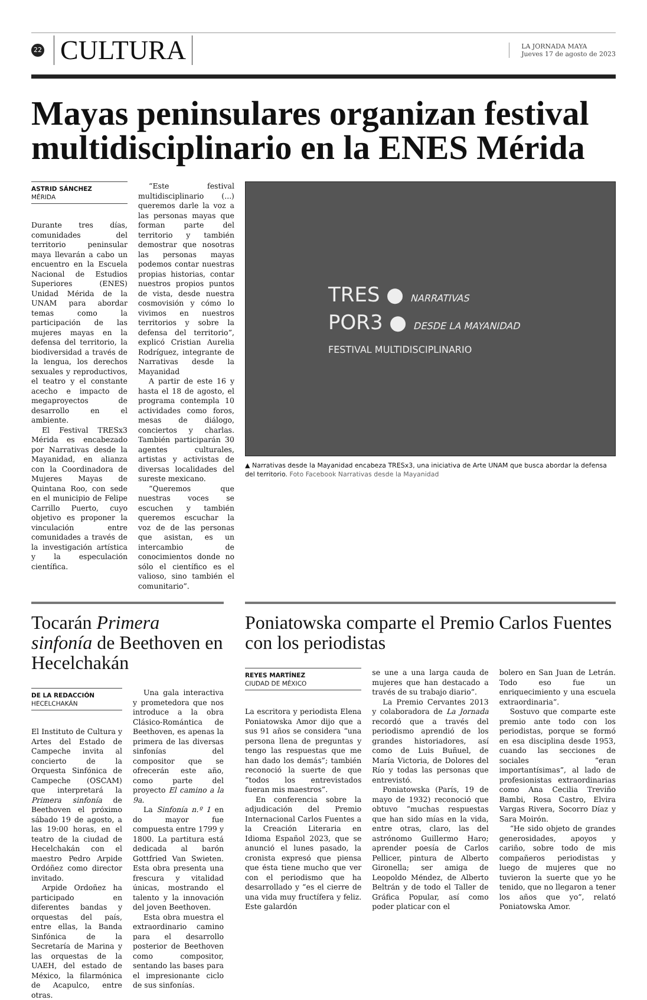22
CULTURA
LA JORNADA MAYA
Jueves 17 de agosto de 2023
Mayas peninsulares organizan festival multidisciplinario en la ENES Mérida
ASTRID SÁNCHEZ
MÉRIDA
Durante tres días, comunidades del territorio peninsular maya llevarán a cabo un encuentro en la Escuela Nacional de Estudios Superiores (ENES) Unidad Mérida de la UNAM para abordar temas como la participación de las mujeres mayas en la defensa del territorio, la biodiversidad a través de la lengua, los derechos sexuales y reproductivos, el teatro y el constante acecho e impacto de megaproyectos de desarrollo en el ambiente.
El Festival TRESx3 Mérida es encabezado por Narrativas desde la Mayanidad, en alianza con la Coordinadora de Mujeres Mayas de Quintana Roo, con sede en el municipio de Felipe Carrillo Puerto, cuyo objetivo es proponer la vinculación entre comunidades a través de la investigación artística y la especulación científica.
“Este festival multidisciplinario (...) queremos darle la voz a las personas mayas que forman parte del territorio y también demostrar que nosotras las personas mayas podemos contar nuestras propias historias, contar nuestros propios puntos de vista, desde nuestra cosmovisión y cómo lo vivimos en nuestros territorios y sobre la defensa del territorio”, explicó Cristian Aurelia Rodríguez, integrante de Narrativas desde la Mayanidad
A partir de este 16 y hasta el 18 de agosto, el programa contempla 10 actividades como foros, mesas de diálogo, conciertos y charlas. También participarán 30 agentes culturales, artistas y activistas de diversas localidades del sureste mexicano.
“Queremos que nuestras voces se escuchen y también queremos escuchar la voz de de las personas que asistan, es un intercambio de conocimientos donde no sólo el científico es el valioso, sino también el comunitario”.
TRES ● NARRATIVAS
POR3 ● DESDE LA MAYANIDAD
FESTIVAL MULTIDISCIPLINARIO
▲ Narrativas desde la Mayanidad encabeza TRESx3, una iniciativa de Arte UNAM que busca abordar la defensa del territorio. Foto Facebook Narrativas desde la Mayanidad
Tocarán Primera sinfonía de Beethoven en Hecelchakán
DE LA REDACCIÓN
HECELCHAKÁN
El Instituto de Cultura y Artes del Estado de Campeche invita al concierto de la Orquesta Sinfónica de Campeche (OSCAM) que interpretará la Primera sinfonía de Beethoven el próximo sábado 19 de agosto, a las 19:00 horas, en el teatro de la ciudad de Hecelchakán con el maestro Pedro Arpide Ordóñez como director invitado.
Arpide Ordoñez ha participado en diferentes bandas y orquestas del país, entre ellas, la Banda Sinfónica de la Secretaría de Marina y las orquestas de la UAEH, del estado de México, la filarmónica de Acapulco, entre otras.
Una gala interactiva y prometedora que nos introduce a la obra Clásico-Romántica de Beethoven, es apenas la primera de las diversas sinfonías del compositor que se ofrecerán este año, como parte del proyecto El camino a la 9a.
La Sinfonía n.º 1 en do mayor fue compuesta entre 1799 y 1800. La partitura está dedicada al barón Gottfried Van Swieten. Esta obra presenta una frescura y vitalidad únicas, mostrando el talento y la innovación del joven Beethoven.
Esta obra muestra el extraordinario camino para el desarrollo posterior de Beethoven como compositor, sentando las bases para el impresionante ciclo de sus sinfonías.
Poniatowska comparte el Premio Carlos Fuentes con los periodistas
REYES MARTÍNEZ
CIUDAD DE MÉXICO
La escritora y periodista Elena Poniatowska Amor dijo que a sus 91 años se considera “una persona llena de preguntas y tengo las respuestas que me han dado los demás”; también reconoció la suerte de que “todos los entrevistados fueran mis maestros”.
En conferencia sobre la adjudicación del Premio Internacional Carlos Fuentes a la Creación Literaria en Idioma Español 2023, que se anunció el lunes pasado, la cronista expresó que piensa que ésta tiene mucho que ver con el periodismo que ha desarrollado y “es el cierre de una vida muy fructífera y feliz. Este galardón
se une a una larga cauda de mujeres que han destacado a través de su trabajo diario”.
La Premio Cervantes 2013 y colaboradora de La Jornada recordó que a través del periodismo aprendió de los grandes historiadores, así como de Luis Buñuel, de María Victoria, de Dolores del Río y todas las personas que entrevistó.
Poniatowska (París, 19 de mayo de 1932) reconoció que obtuvo “muchas respuestas que han sido mías en la vida, entre otras, claro, las del astrónomo Guillermo Haro; aprender poesía de Carlos Pellicer, pintura de Alberto Gironella; ser amiga de Leopoldo Méndez, de Alberto Beltrán y de todo el Taller de Gráfica Popular, así como poder platicar con el
bolero en San Juan de Letrán. Todo eso fue un enriquecimiento y una escuela extraordinaria”.
Sostuvo que comparte este premio ante todo con los periodistas, porque se formó en esa disciplina desde 1953, cuando las secciones de sociales “eran importantísimas”, al lado de profesionistas extraordinarias como Ana Cecilia Treviño Bambi, Rosa Castro, Elvira Vargas Rivera, Socorro Díaz y Sara Moirón.
“He sido objeto de grandes generosidades, apoyos y cariño, sobre todo de mis compañeros periodistas y luego de mujeres que no tuvieron la suerte que yo he tenido, que no llegaron a tener los años que yo”, relató Poniatowska Amor.